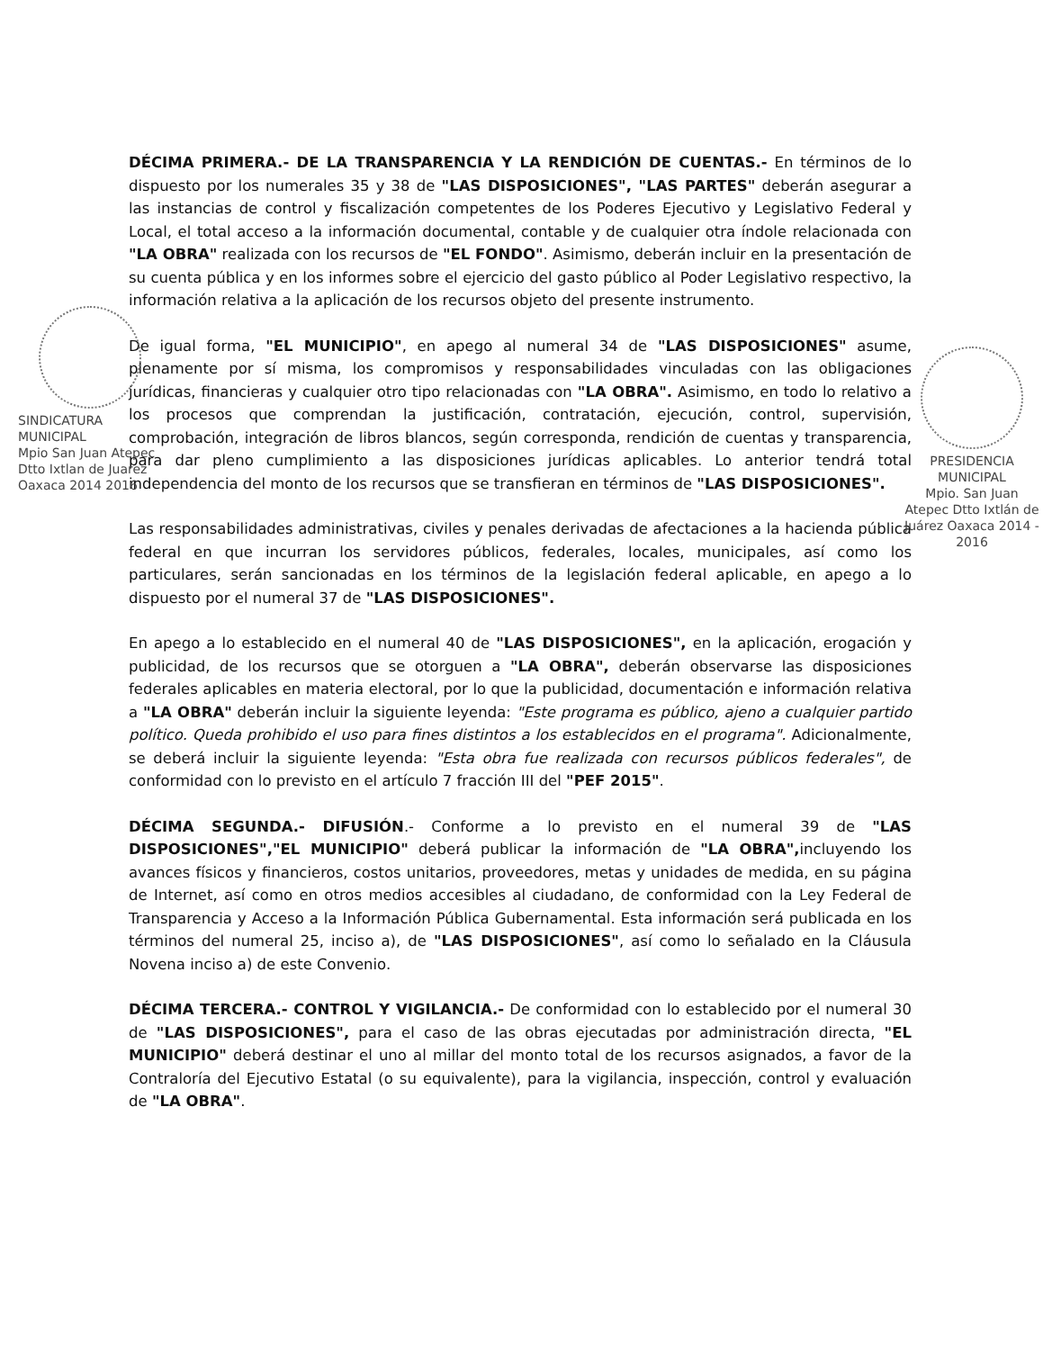DÉCIMA PRIMERA.- DE LA TRANSPARENCIA Y LA RENDICIÓN DE CUENTAS.- En términos de lo dispuesto por los numerales 35 y 38 de "LAS DISPOSICIONES", "LAS PARTES" deberán asegurar a las instancias de control y fiscalización competentes de los Poderes Ejecutivo y Legislativo Federal y Local, el total acceso a la información documental, contable y de cualquier otra índole relacionada con "LA OBRA" realizada con los recursos de "EL FONDO". Asimismo, deberán incluir en la presentación de su cuenta pública y en los informes sobre el ejercicio del gasto público al Poder Legislativo respectivo, la información relativa a la aplicación de los recursos objeto del presente instrumento.
De igual forma, "EL MUNICIPIO", en apego al numeral 34 de "LAS DISPOSICIONES" asume, plenamente por sí misma, los compromisos y responsabilidades vinculadas con las obligaciones jurídicas, financieras y cualquier otro tipo relacionadas con "LA OBRA". Asimismo, en todo lo relativo a los procesos que comprendan la justificación, contratación, ejecución, control, supervisión, comprobación, integración de libros blancos, según corresponda, rendición de cuentas y transparencia, para dar pleno cumplimiento a las disposiciones jurídicas aplicables. Lo anterior tendrá total independencia del monto de los recursos que se transfieran en términos de "LAS DISPOSICIONES".
Las responsabilidades administrativas, civiles y penales derivadas de afectaciones a la hacienda pública federal en que incurran los servidores públicos, federales, locales, municipales, así como los particulares, serán sancionadas en los términos de la legislación federal aplicable, en apego a lo dispuesto por el numeral 37 de "LAS DISPOSICIONES".
En apego a lo establecido en el numeral 40 de "LAS DISPOSICIONES", en la aplicación, erogación y publicidad, de los recursos que se otorguen a "LA OBRA", deberán observarse las disposiciones federales aplicables en materia electoral, por lo que la publicidad, documentación e información relativa a "LA OBRA" deberán incluir la siguiente leyenda: "Este programa es público, ajeno a cualquier partido político. Queda prohibido el uso para fines distintos a los establecidos en el programa". Adicionalmente, se deberá incluir la siguiente leyenda: "Esta obra fue realizada con recursos públicos federales", de conformidad con lo previsto en el artículo 7 fracción III del "PEF 2015".
DÉCIMA SEGUNDA.- DIFUSIÓN.- Conforme a lo previsto en el numeral 39 de "LAS DISPOSICIONES","EL MUNICIPIO" deberá publicar la información de "LA OBRA", incluyendo los avances físicos y financieros, costos unitarios, proveedores, metas y unidades de medida, en su página de Internet, así como en otros medios accesibles al ciudadano, de conformidad con la Ley Federal de Transparencia y Acceso a la Información Pública Gubernamental. Esta información será publicada en los términos del numeral 25, inciso a), de "LAS DISPOSICIONES", así como lo señalado en la Cláusula Novena inciso a) de este Convenio.
DÉCIMA TERCERA.- CONTROL Y VIGILANCIA.- De conformidad con lo establecido por el numeral 30 de "LAS DISPOSICIONES", para el caso de las obras ejecutadas por administración directa, "EL MUNICIPIO" deberá destinar el uno al millar del monto total de los recursos asignados, a favor de la Contraloría del Ejecutivo Estatal (o su equivalente), para la vigilancia, inspección, control y evaluación de "LA OBRA".
SINDICATURA MUNICIPAL
Mpio San Juan Atepec Dtto Ixtlan de Juarez Oaxaca 2014 2016
PRESIDENCIA MUNICIPAL
Mpio. San Juan Atepec Dtto Ixtlán de Juárez Oaxaca 2014 - 2016